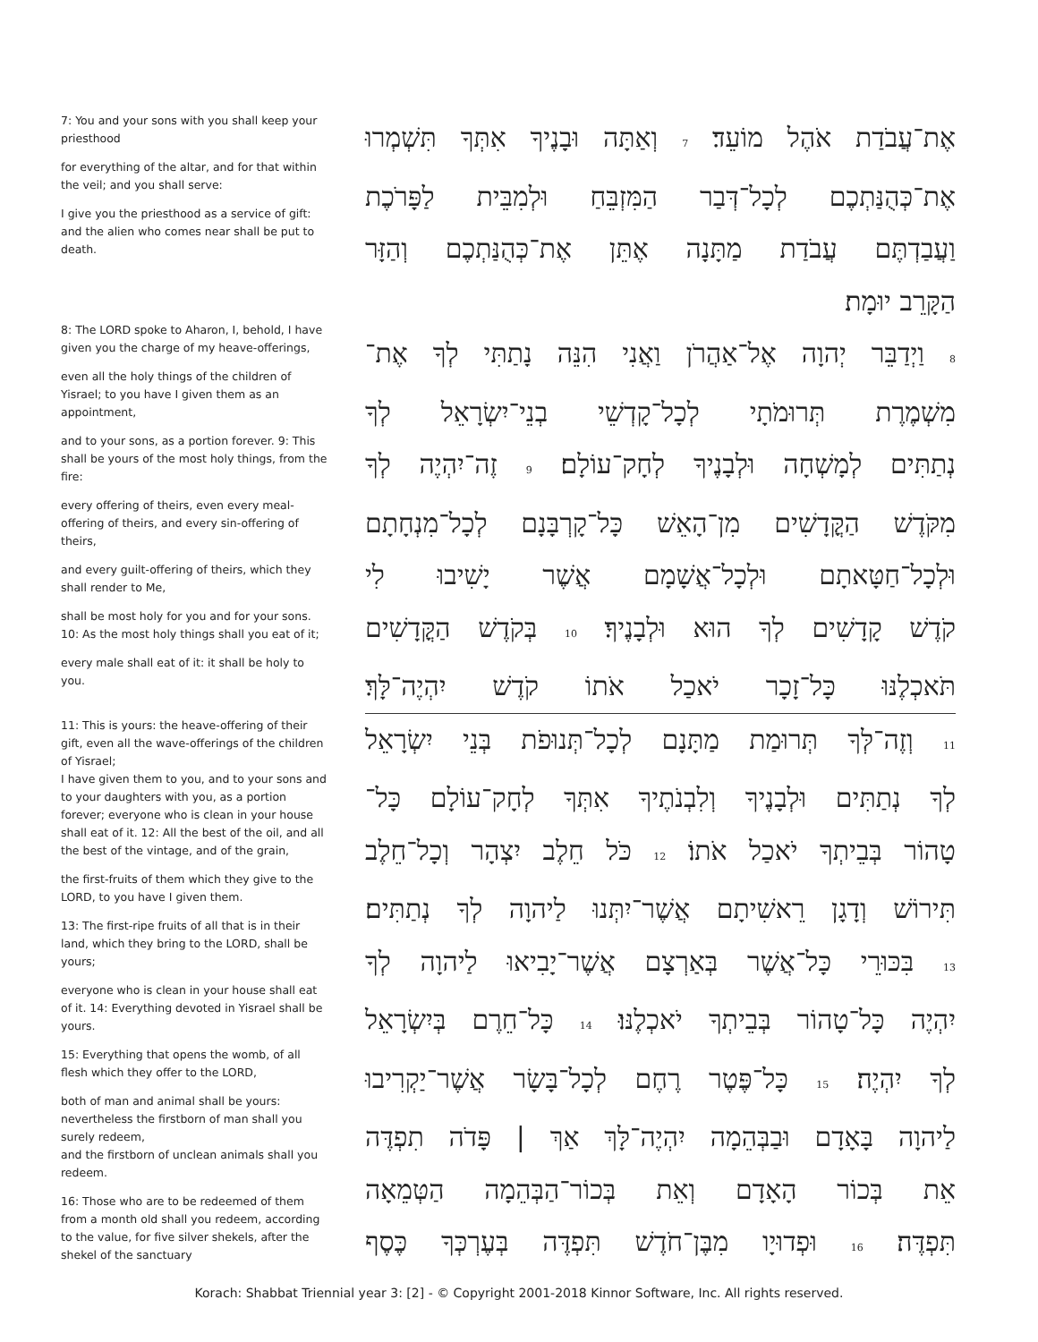7: You and your sons with you shall keep your priesthood
for everything of the altar, and for that within the veil; and you shall serve:
I give you the priesthood as a service of gift: and the alien who comes near shall be put to death.
8: The LORD spoke to Aharon, I, behold, I have given you the charge of my heave-offerings,
even all the holy things of the children of Yisrael; to you have I given them as an appointment,
and to your sons, as a portion forever. 9: This shall be yours of the most holy things, from the fire:
every offering of theirs, even every meal-offering of theirs, and every sin-offering of theirs,
and every guilt-offering of theirs, which they shall render to Me,
shall be most holy for you and for your sons. 10: As the most holy things shall you eat of it;
every male shall eat of it: it shall be holy to you.
11: This is yours: the heave-offering of their gift, even all the wave-offerings of the children of Yisrael;
I have given them to you, and to your sons and to your daughters with you, as a portion forever; everyone who is clean in your house shall eat of it. 12: All the best of the oil, and all the best of the vintage, and of the grain,
the first-fruits of them which they give to the LORD, to you have I given them.
13: The first-ripe fruits of all that is in their land, which they bring to the LORD, shall be yours;
everyone who is clean in your house shall eat of it. 14: Everything devoted in Yisrael shall be yours.
15: Everything that opens the womb, of all flesh which they offer to the LORD,
both of man and animal shall be yours: nevertheless the firstborn of man shall you surely redeem,
and the firstborn of unclean animals shall you redeem.
16: Those who are to be redeemed of them from a month old shall you redeem, according to the value, for five silver shekels, after the shekel of the sanctuary
אֶת־עֲבֹדַת אֹהֶל מוֹעֵד׃ 7 וְאַתָּה וּבָנֶיךָ אִתְּךָ תִּשְׁמְרוּ
אֶת־כְּהֻנַּתְכֶם לְכָל־דְּבַר הַמִּזְבֵּחַ וּלְמִבֵּית לַפָּרֹכֶת
וַעֲבַדְתֶּם עֲבֹדַת מַתָּנָה אֶתֵּן אֶת־כְּהֻנַּתְכֶם וְהַזָּר
הַקָּרֵב יוּמָת׃
8 וַיְדַבֵּר יְהוָה אֶל־אַהֲרֹן וַאֲנִי הִנֵּה נָתַתִּי לְךָ אֶת־
מִשְׁמֶרֶת תְּרוּמֹתָי לְכָל־קָדְשֵׁי בְנֵי־יִשְׂרָאֵל לְךָ
נְתַתִּים לְמָשְׁחָה וּלְבָנֶיךָ לְחָק־עוֹלָם׃ 9 זֶה־יִהְיֶה לְךָ
מִקֹּדֶשׁ הַקֳּדָשִׁים מִן־הָאֵשׁ כָּל־קָרְבָּנָם לְכָל־מִנְחָתָם
וּלְכָל־חַטָּאתָם וּלְכָל־אֲשָׁמָם אֲשֶׁר יָשִׁיבוּ לִי
קֹדֶשׁ קָדָשִׁים לְךָ הוּא וּלְבָנֶיךָ׃ 10 בְּקֹדֶשׁ הַקֳּדָשִׁים
תֹּאכְלֶנּוּ כָּל־זָכָר יֹאכַל אֹתוֹ קֹדֶשׁ יִהְיֶה־לָּךְ׃
11 וְזֶה־לְּךָ תְּרוּמַת מַתָּנָם לְכָל־תְּנוּפֹת בְּנֵי יִשְׂרָאֵל
לְךָ נְתַתִּים וּלְבָנֶיךָ וְלִבְנֹתֶיךָ אִתְּךָ לְחָק־עוֹלָם כָּל־
טָהוֹר בְּבֵיתְךָ יֹאכַל אֹתוֹ׃ 12 כֹּל חֵלֶב יִצְהָר וְכָל־חֵלֶב
תִּירוֹשׁ וְדָגָן רֵאשִׁיתָם אֲשֶׁר־יִתְּנוּ לַיהוָה לְךָ נְתַתִּים׃
13 בִּכּוּרֵי כָּל־אֲשֶׁר בְּאַרְצָם אֲשֶׁר־יָבִיאוּ לַיהוָה לְךָ
יִהְיֶה כָּל־טָהוֹר בְּבֵיתְךָ יֹאכְלֶנּוּ׃ 14 כָּל־חֵרֶם בְּיִשְׂרָאֵל
לְךָ יִהְיֶה׃ 15 כָּל־פֶּטֶר רֶחֶם לְכָל־בָּשָׂר אֲשֶׁר־יַקְרִיבוּ
לַיהוָה בָּאָדָם וּבַבְּהֵמָה יִהְיֶה־לָּךְ אַךְ | פָּדֹה תִפְדֶּה
אֵת בְּכוֹר הָאָדָם וְאֵת בְּכוֹר־הַבְּהֵמָה הַטְּמֵאָה
תִּפְדֶּה׃ 16 וּפְדוּיָו מִבֶּן־חֹדֶשׁ תִּפְדֶּה בְּעֶרְכְּךָ כֶּסֶף
Korach: Shabbat Triennial year 3: [2] - © Copyright 2001-2018 Kinnor Software, Inc. All rights reserved.